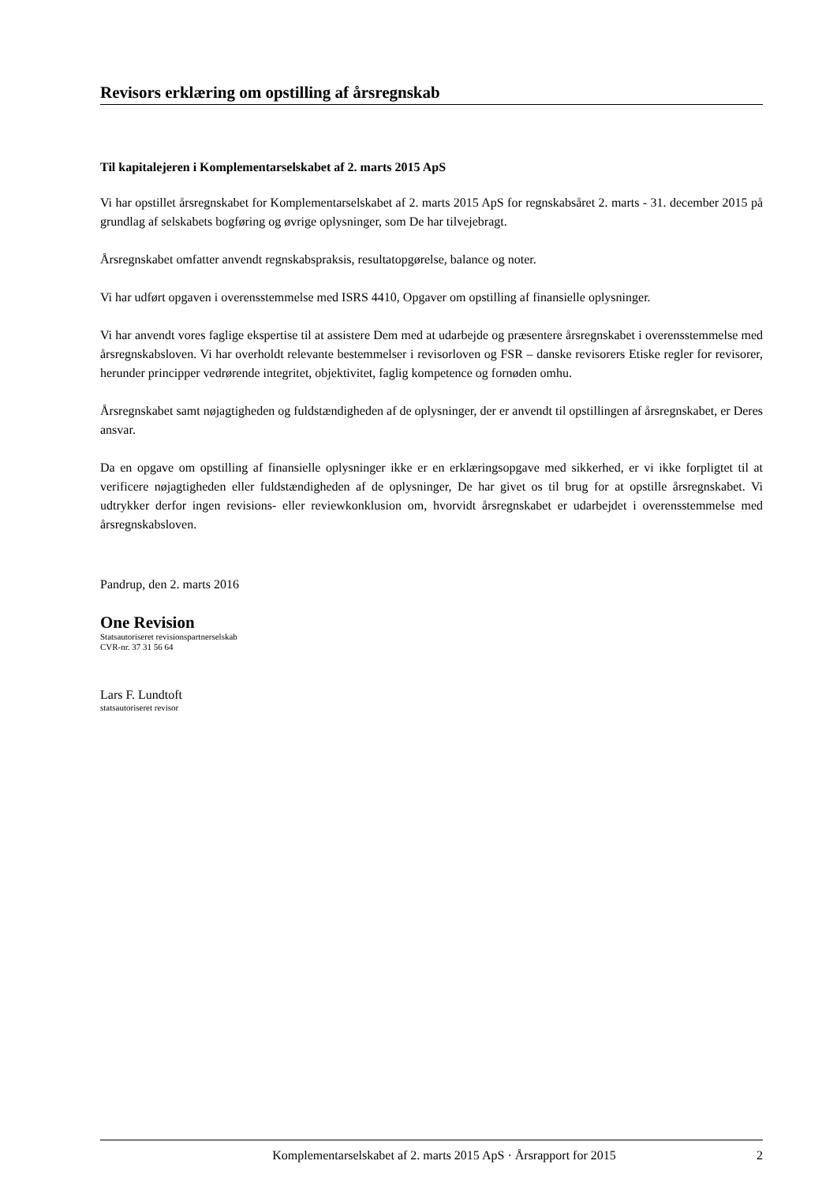Revisors erklæring om opstilling af årsregnskab
Til kapitalejeren i Komplementarselskabet af 2. marts 2015 ApS
Vi har opstillet årsregnskabet for Komplementarselskabet af 2. marts 2015 ApS for regnskabsåret 2. marts - 31. december 2015 på grundlag af selskabets bogføring og øvrige oplysninger, som De har tilvejebragt.
Årsregnskabet omfatter anvendt regnskabspraksis, resultatopgørelse, balance og noter.
Vi har udført opgaven i overensstemmelse med ISRS 4410, Opgaver om opstilling af finansielle oplysninger.
Vi har anvendt vores faglige ekspertise til at assistere Dem med at udarbejde og præsentere årsregnskabet i overensstemmelse med årsregnskabsloven. Vi har overholdt relevante bestemmelser i revisorloven og FSR – danske revisorers Etiske regler for revisorer, herunder principper vedrørende integritet, objektivitet, faglig kompetence og fornøden omhu.
Årsregnskabet samt nøjagtigheden og fuldstændigheden af de oplysninger, der er anvendt til opstillingen af årsregnskabet, er Deres ansvar.
Da en opgave om opstilling af finansielle oplysninger ikke er en erklæringsopgave med sikkerhed, er vi ikke forpligtet til at verificere nøjagtigheden eller fuldstændigheden af de oplysninger, De har givet os til brug for at opstille årsregnskabet. Vi udtrykker derfor ingen revisions- eller reviewkonklusion om, hvorvidt årsregnskabet er udarbejdet i overensstemmelse med årsregnskabsloven.
Pandrup, den 2. marts 2016
One Revision
Statsautoriseret revisionspartnerselskab
CVR-nr. 37 31 56 64
Lars F. Lundtoft
statsautoriseret revisor
Komplementarselskabet af 2. marts 2015 ApS · Årsrapport for 2015 2